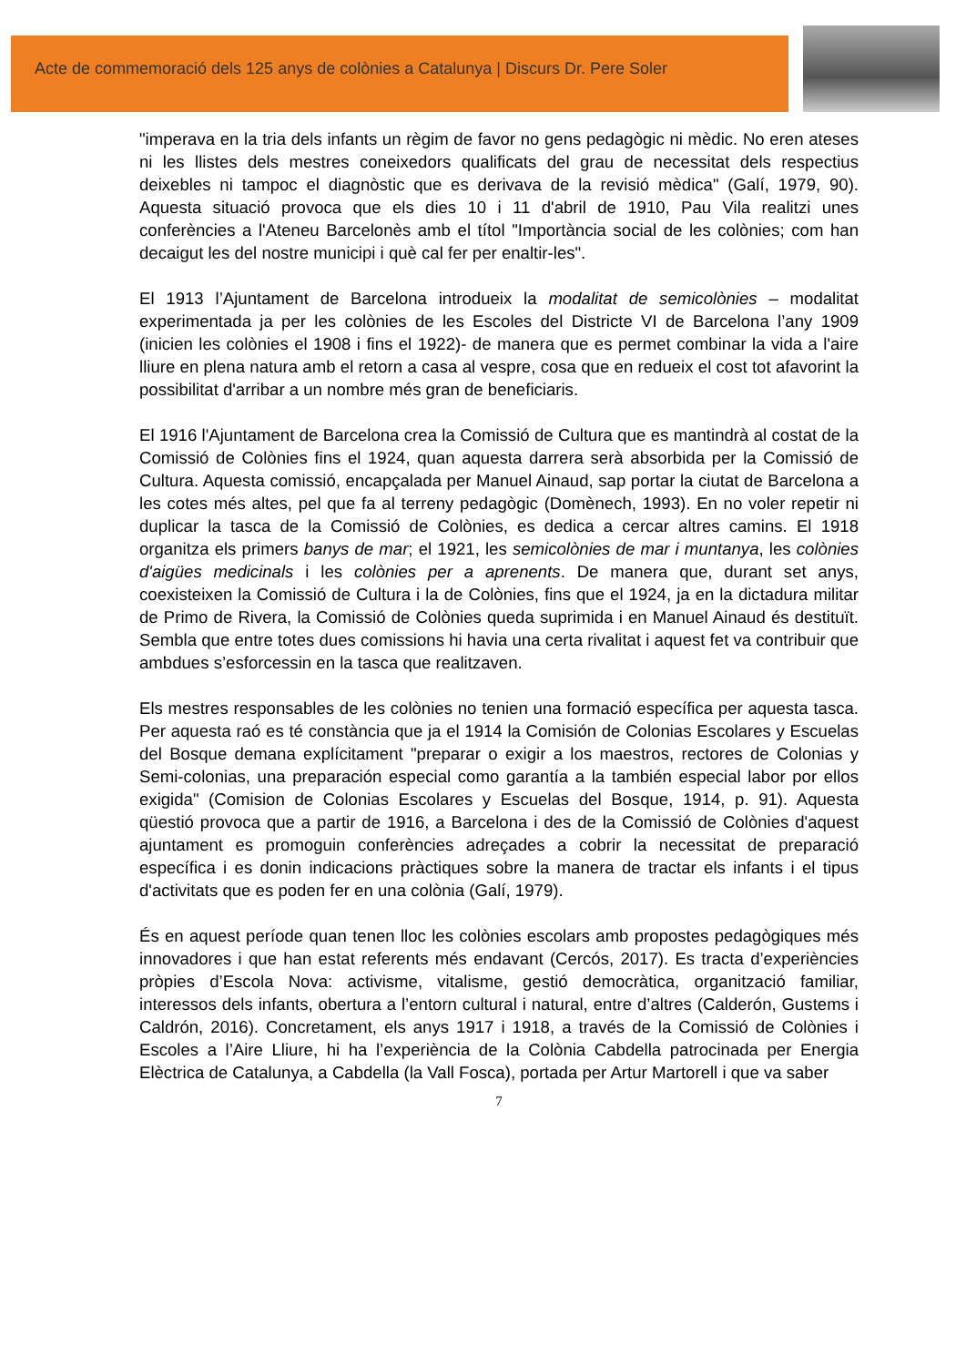Acte de commemoració dels 125 anys de colònies a Catalunya | Discurs Dr. Pere Soler
"imperava en la tria dels infants un règim de favor no gens pedagògic ni mèdic. No eren ateses ni les llistes dels mestres coneixedors qualificats del grau de necessitat dels respectius deixebles ni tampoc el diagnòstic que es derivava de la revisió mèdica" (Galí, 1979, 90). Aquesta situació provoca que els dies 10 i 11 d'abril de 1910, Pau Vila realitzi unes conferències a l'Ateneu Barcelonès amb el títol "Importància social de les colònies; com han decaigut les del nostre municipi i què cal fer per enaltir-les".
El 1913 l’Ajuntament de Barcelona introdueix la modalitat de semicolònies – modalitat experimentada ja per les colònies de les Escoles del Districte VI de Barcelona l’any 1909 (inicien les colònies el 1908 i fins el 1922)- de manera que es permet combinar la vida a l'aire lliure en plena natura amb el retorn a casa al vespre, cosa que en redueix el cost tot afavorint la possibilitat d'arribar a un nombre més gran de beneficiaris.
El 1916 l'Ajuntament de Barcelona crea la Comissió de Cultura que es mantindrà al costat de la Comissió de Colònies fins el 1924, quan aquesta darrera serà absorbida per la Comissió de Cultura. Aquesta comissió, encapçalada per Manuel Ainaud, sap portar la ciutat de Barcelona a les cotes més altes, pel que fa al terreny pedagògic (Domènech, 1993). En no voler repetir ni duplicar la tasca de la Comissió de Colònies, es dedica a cercar altres camins. El 1918 organitza els primers banys de mar; el 1921, les semicolònies de mar i muntanya, les colònies d'aigües medicinals i les colònies per a aprenents. De manera que, durant set anys, coexisteixen la Comissió de Cultura i la de Colònies, fins que el 1924, ja en la dictadura militar de Primo de Rivera, la Comissió de Colònies queda suprimida i en Manuel Ainaud és destituït. Sembla que entre totes dues comissions hi havia una certa rivalitat i aquest fet va contribuir que ambdues s’esforcessin en la tasca que realitzaven.
Els mestres responsables de les colònies no tenien una formació específica per aquesta tasca. Per aquesta raó es té constància que ja el 1914 la Comisión de Colonias Escolares y Escuelas del Bosque demana explícitament "preparar o exigir a los maestros, rectores de Colonias y Semi-colonias, una preparación especial como garantía a la también especial labor por ellos exigida" (Comision de Colonias Escolares y Escuelas del Bosque, 1914, p. 91). Aquesta qüestió provoca que a partir de 1916, a Barcelona i des de la Comissió de Colònies d'aquest ajuntament es promoguin conferències adreçades a cobrir la necessitat de preparació específica i es donin indicacions pràctiques sobre la manera de tractar els infants i el tipus d'activitats que es poden fer en una colònia (Galí, 1979).
És en aquest període quan tenen lloc les colònies escolars amb propostes pedagògiques més innovadores i que han estat referents més endavant (Cercós, 2017). Es tracta d’experiències pròpies d’Escola Nova: activisme, vitalisme, gestió democràtica, organització familiar, interessos dels infants, obertura a l’entorn cultural i natural, entre d’altres (Calderón, Gustems i Caldrón, 2016). Concretament, els anys 1917 i 1918, a través de la Comissió de Colònies i Escoles a l’Aire Lliure, hi ha l’experiència de la Colònia Cabdella patrocinada per Energia Elèctrica de Catalunya, a Cabdella (la Vall Fosca), portada per Artur Martorell i que va saber
7